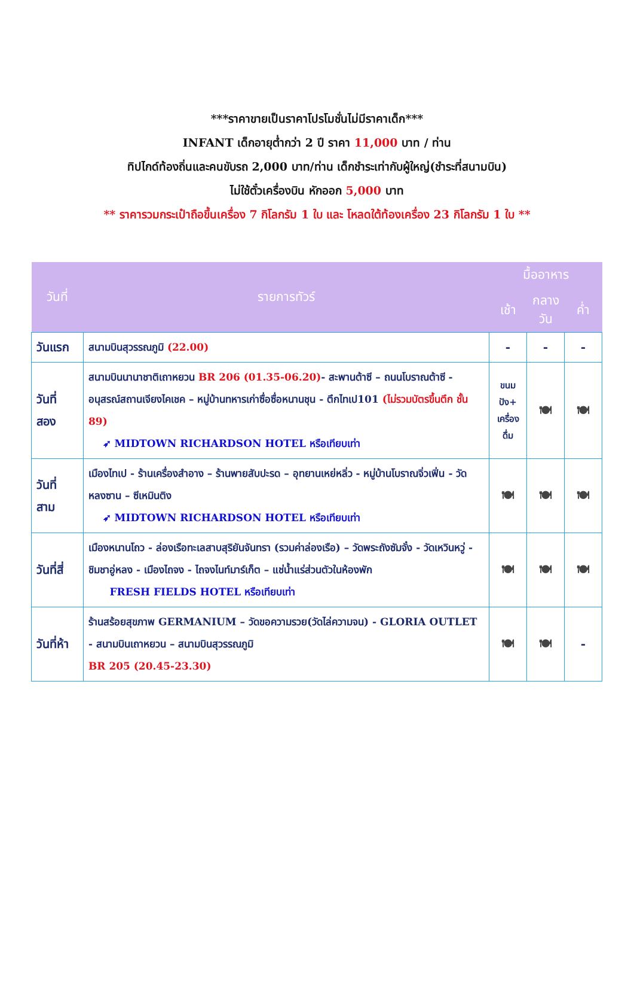***ราคาขายเป็นราคาโปรโมชั่นไม่มีราคาเด็ก***
INFANT เด็กอายุต่ำกว่า 2 ปี ราคา 11,000 บาท / ท่าน
ทิปไกด์ท้องถิ่นและคนขับรถ 2,000 บาท/ท่าน เด็กชำระเท่ากับผู้ใหญ่(ชำระที่สนามบิน)
ไม่ใช้ตั๋วเครื่องบิน หักออก 5,000 บาท
** ราคารวมกระเป๋าถือขึ้นเครื่อง 7 กิโลกรัม 1 ใบ และ โหลดใต้ท้องเครื่อง 23 กิโลกรัม 1 ใบ **
| วันที่ | รายการทัวร์ | มื้ออาหาร | | |
| --- | --- | --- | --- | --- |
| | | เช้า | กลางวัน | ค่ำ |
| วันแรก | สนามบินสุวรรณภูมิ (22.00) | - | - | - |
| วันที่ สอง | สนามบินนานาชาติเถาหยวน BR 206 (01.35-06.20) - สะพานต้าซี – ถนนโบราณต้าซี - อนุสรณ์สถานเจียงไคเชค – หมู่บ้านทหารเก่าซื่อซื่อหนานชุน - ตึกไทเป101 (ไม่รวมบัตรขึ้นตึก ชั้น 89) ➶ MIDTOWN RICHARDSON HOTEL หรือเทียบเท่า | ขนม ปัง+ เครื่อง ดื่ม | 🍽 | 🍽 |
| วันที่ สาม | เมืองไทเป - ร้านเครื่องสำอาง – ร้านพายสับปะรด – อุทยานเหย่หลิ่ว - หมู่บ้านโบราณจิ่วเฟิ่น - วัดหลงซาน – ซีเหมินติง ➶ MIDTOWN RICHARDSON HOTEL หรือเทียบเท่า | 🍽 | 🍽 | 🍽 |
| วันที่สี่ | เมืองหนานโถว - ล่องเรือทะเลสาบสุริยันจันทรา (รวมค่าล่องเรือ) – วัดพระถังซัมจั๋ง - วัดเหวินหวู่ - ชิมชาอู่หลง - เมืองไถจง - ไถจงไนท์มาร์เก็ต – แช่น้ำแร่ส่วนตัวในห้องพัก FRESH FIELDS HOTEL หรือเทียบเท่า | 🍽 | 🍽 | 🍽 |
| วันที่ห้า | ร้านสร้อยสุขภาพ GERMANIUM – วัดขอความรวย(วัดไล่ความจน) - GLORIA OUTLET - สนามบินเถาหยวน – สนามบินสุวรรณภูมิ BR 205 (20.45-23.30) | 🍽 | 🍽 | - |